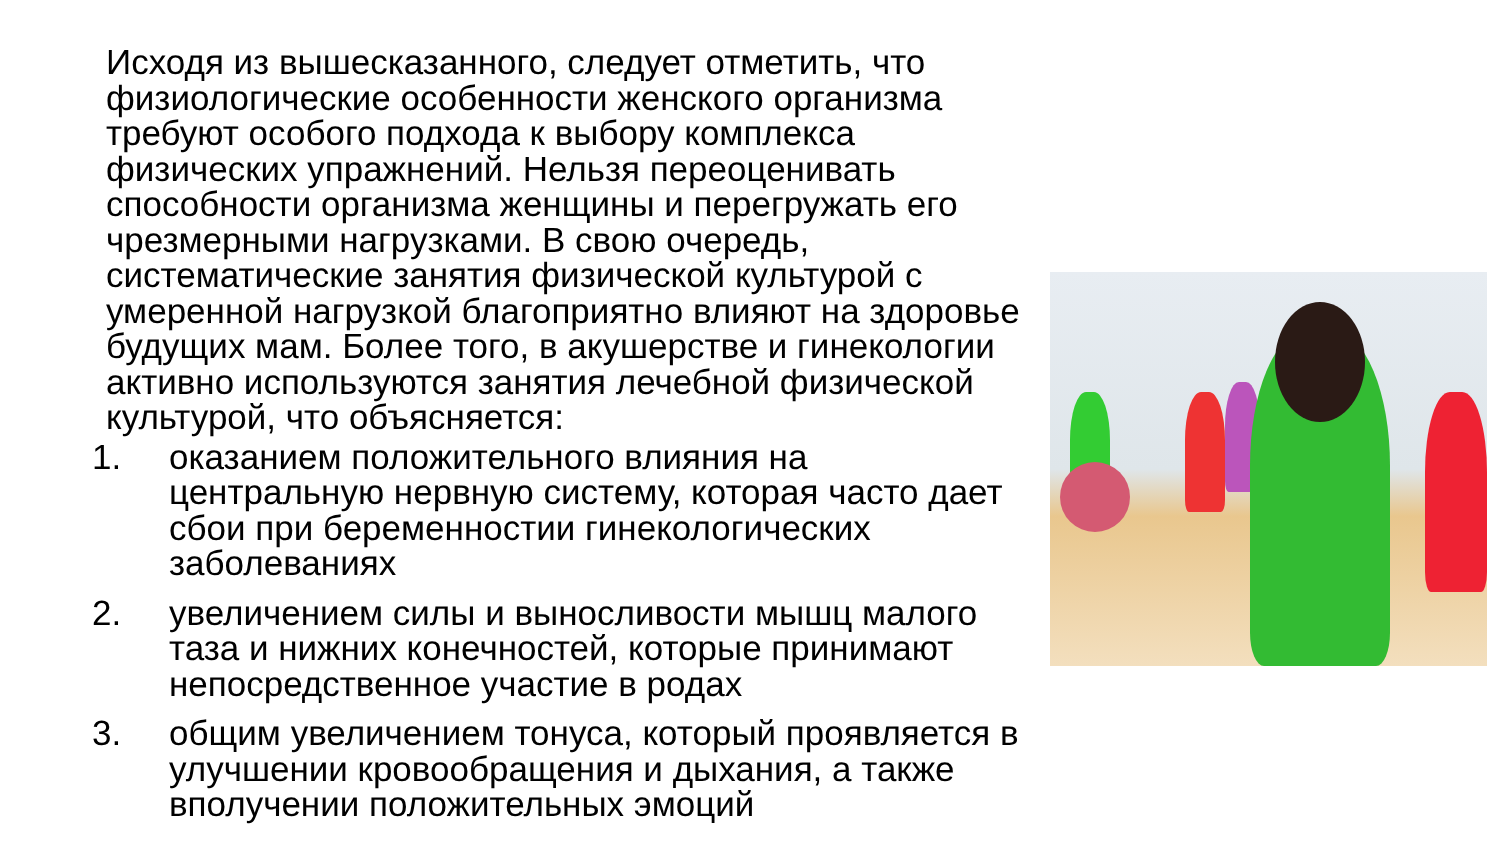Исходя из вышесказанного, следует отметить, что физиологические особенности женского организма требуют особого подхода к выбору комплекса физических упражнений. Нельзя переоценивать способности организма женщины и перегружать его чрезмерными нагрузками. В свою очередь, систематические занятия физической культурой с умеренной нагрузкой благоприятно влияют на здоровье будущих мам. Более того, в акушерстве и гинекологии активно используются занятия лечебной физической культурой, что объясняется:
1. оказанием положительного влияния на центральную нервную систему, которая часто дает сбои при беременностии гинекологических заболеваниях
2. увеличением силы и выносливости мышц малого таза и нижних конечностей, которые принимают непосредственное участие в родах
3. общим увеличением тонуса, который проявляется в улучшении кровообращения и дыхания, а также вполучении положительных эмоций